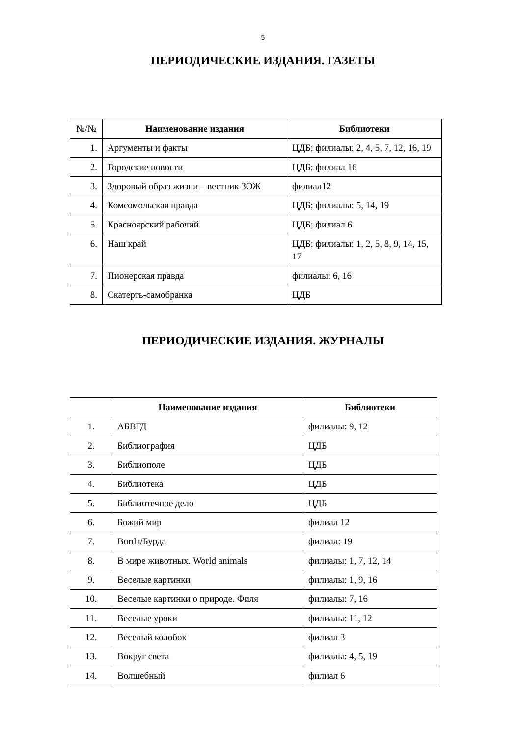5
ПЕРИОДИЧЕСКИЕ ИЗДАНИЯ. ГАЗЕТЫ
| №/№ | Наименование издания | Библиотеки |
| --- | --- | --- |
| 1. | Аргументы и факты | ЦДБ; филиалы: 2, 4, 5, 7, 12, 16, 19 |
| 2. | Городские новости | ЦДБ; филиал 16 |
| 3. | Здоровый образ жизни – вестник ЗОЖ | филиал12 |
| 4. | Комсомольская правда | ЦДБ; филиалы: 5, 14, 19 |
| 5. | Красноярский рабочий | ЦДБ; филиал 6 |
| 6. | Наш край | ЦДБ; филиалы: 1, 2, 5, 8, 9, 14, 15, 17 |
| 7. | Пионерская правда | филиалы: 6, 16 |
| 8. | Скатерть-самобранка | ЦДБ |
ПЕРИОДИЧЕСКИЕ ИЗДАНИЯ. ЖУРНАЛЫ
| | Наименование издания | Библиотеки |
| --- | --- | --- |
| 1. | АБВГД | филиалы: 9, 12 |
| 2. | Библиография | ЦДБ |
| 3. | Библиополе | ЦДБ |
| 4. | Библиотека | ЦДБ |
| 5. | Библиотечное дело | ЦДБ |
| 6. | Божий мир | филиал 12 |
| 7. | Burda/Бурда | филиал: 19 |
| 8. | В мире животных. World animals | филиалы: 1, 7, 12, 14 |
| 9. | Веселые картинки | филиалы: 1, 9, 16 |
| 10. | Веселые картинки о природе. Филя | филиалы: 7, 16 |
| 11. | Веселые уроки | филиалы: 11, 12 |
| 12. | Веселый колобок | филиал 3 |
| 13. | Вокруг света | филиалы: 4, 5, 19 |
| 14. | Волшебный | филиал 6 |